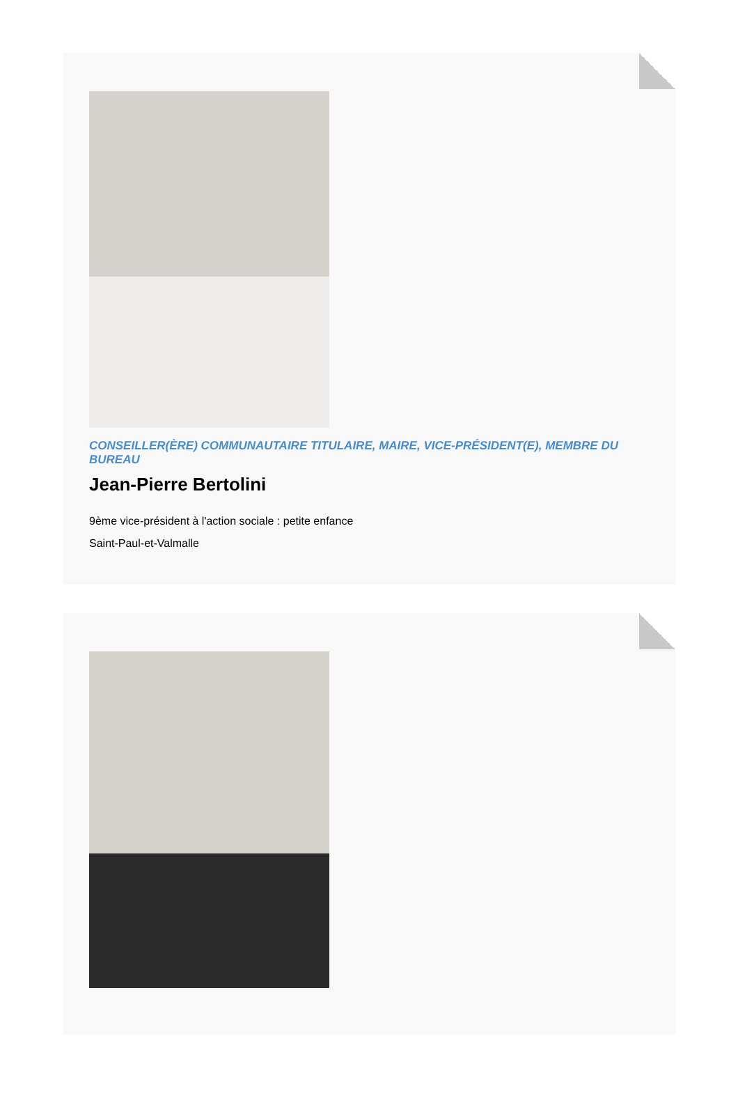CONSEILLER(ÈRE) COMMUNAUTAIRE TITULAIRE, MAIRE, VICE-PRÉSIDENT(E), MEMBRE DU BUREAU
Jean-Pierre Bertolini
9ème vice-président à l'action sociale : petite enfance
Saint-Paul-et-Valmalle